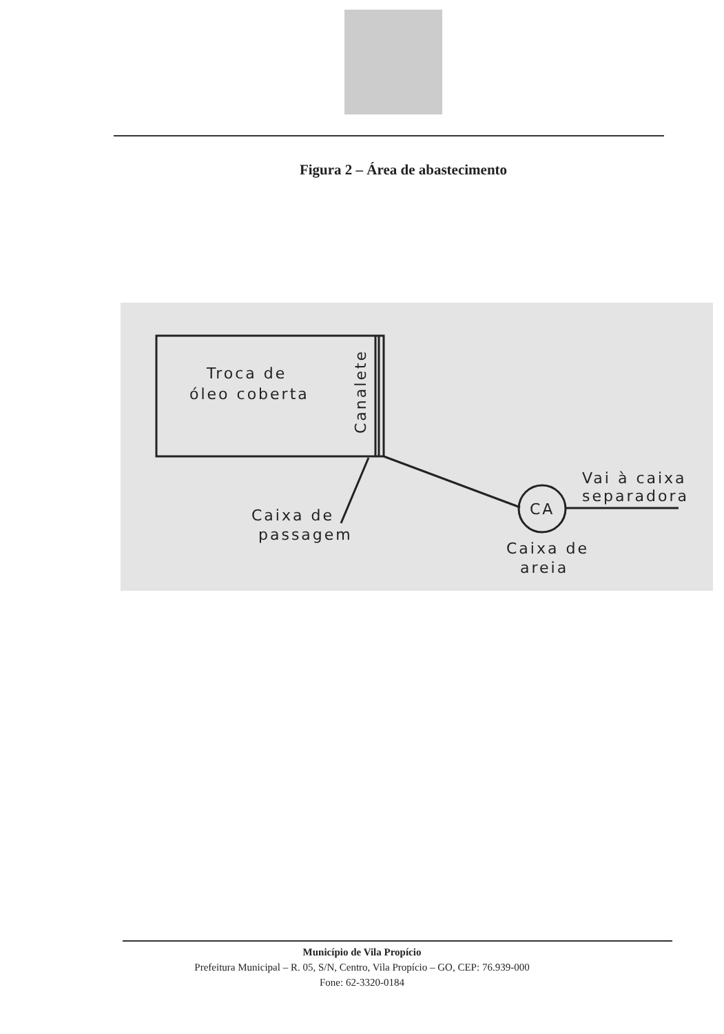Figura 2 – Área de abastecimento
Troca de
óleo coberta
Caixa de
passagem
CA
Caixa de
areia
Vai à caixa
separadora
Canalete
Município de Vila Propício
Prefeitura Municipal – R. 05, S/N, Centro, Vila Propício – GO, CEP: 76.939-000
Fone: 62-3320-0184